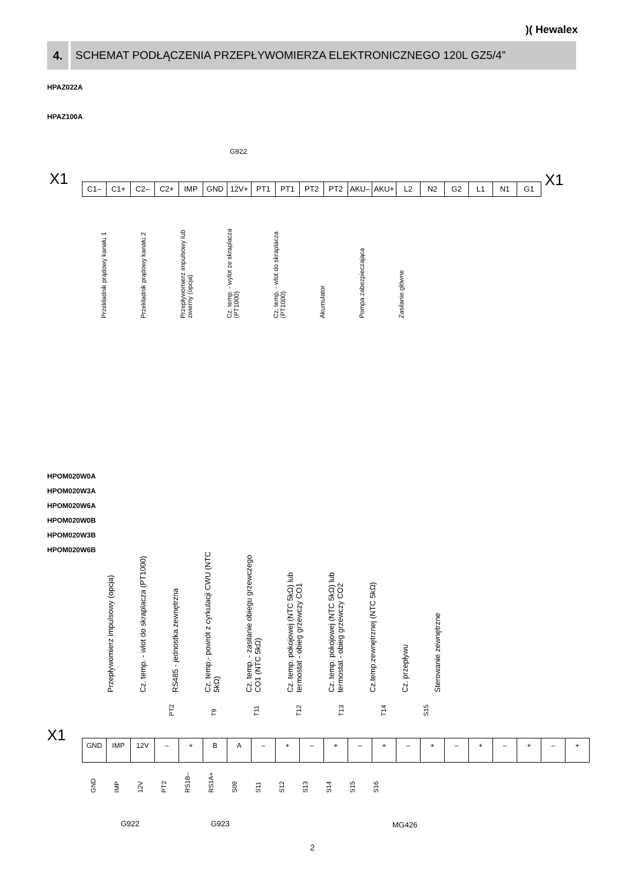)( Hewalex
4. SCHEMAT PODŁĄCZENIA PRZEPŁYWOMIERZA ELEKTRONICZNEGO 120L GZ5/4”
HPAZ022A
HPAZ100A
G922
X1 X1
C1– C1+ C2– C2+ IMP GND 12V+ PT1 PT1 PT2 PT2 AKU– AKU+ L2 N2 G2 L1 N1 G1
Przekładnik prądowy kanału 1
Przekładnik prądowy kanału 2
Przepływomierz impulsowy lub zwierny (opcja)
Cz. temp. - wylot ze skraplacza (PT1000)
Cz. temp. - wlot do skraplacza (PT1000)
Akumulator
Pompa zabezpieczająca
Zasilanie główne
HPOM020W0A
HPOM020W3A
HPOM020W6A
HPOM020W0B
HPOM020W3B
HPOM020W6B
Przepływomierz impulsowy (opcja)
Cz. temp. - wlot do skraplacza (PT1000)
RS485 - jednostka zewnętrzna
Cz. temp.- powrót z cyrkulacji CWU (NTC 5kΩ)
Cz. temp. - zasilanie obiegu grzewczego CO1 (NTC 5kΩ)
Cz. temp. pokojowej (NTC 5kΩ) lub termostat - obieg grzewczy CO1
Cz. temp. pokojowej (NTC 5kΩ) lub termostat - obieg grzewczy CO2
Cz.temp.zewnętrznej (NTC 5kΩ)
Cz. przepływu
Sterowanie zewnętrzne
PT2
T9
T11
T12
T13
T14
S15
X1
GND IMP 12V – + B A – + – + – + – + – + – + – +
GND
IMP
12V
PT2
RS1B–
RS1A+
S09
S11
S12
S13
S14
S15
S16
G922 G923 MG426
2